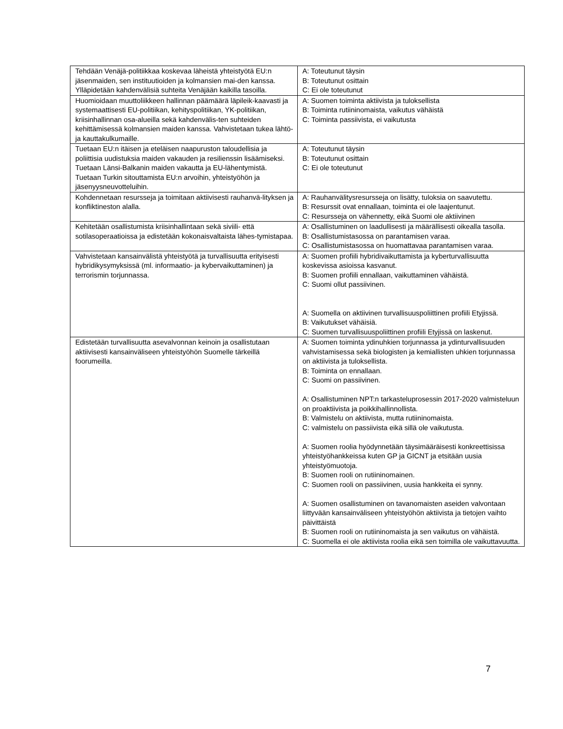| Tehdään Venäjä-politiikkaa koskevaa läheistä yhteistyötä EU:n jäsenmaiden, sen instituutioiden ja kolmansien mai-den kanssa. Ylläpidetään kahdenvälisiä suhteita Venäjään kaikilla tasoilla. | A: Toteutunut täysin B: Toteutunut osittain C: Ei ole toteutunut |
| Huomioidaan muuttoliikkeen hallinnan päämäärä läpileik-kaavasti ja systemaattisesti EU-politiikan, kehityspolitiikan, YK-politiikan, kriisinhallinnan osa-alueilla sekä kahdenvälis-ten suhteiden kehittämisessä kolmansien maiden kanssa. Vahvistetaan tukea lähtö- ja kauttakulkumaille. | A: Suomen toiminta aktiivista ja tuloksellista B: Toiminta rutiininomaista, vaikutus vähäistä C: Toiminta passiivista, ei vaikutusta |
| Tuetaan EU:n itäisen ja eteläisen naapuruston taloudellisia ja poliittisia uudistuksia maiden vakauden ja resilienssin lisäämiseksi. Tuetaan Länsi-Balkanin maiden vakautta ja EU-lähentymistä. Tuetaan Turkin sitouttamista EU:n arvoihin, yhteistyöhön ja jäsenyysneuvotteluihin. | A: Toteutunut täysin B: Toteutunut osittain C: Ei ole toteutunut |
| Kohdennetaan resursseja ja toimitaan aktiivisesti rauhanvä-lityksen ja konfliktineston alalla. | A: Rauhanvälitysresursseja on lisätty, tuloksia on saavutettu. B: Resurssit ovat ennallaan, toiminta ei ole laajentunut. C: Resursseja on vähennetty, eikä Suomi ole aktiivinen |
| Kehitetään osallistumista kriisinhallintaan sekä siviili- että sotilasoperaatioissa ja edistetään kokonaisvaltaista lähes-tymistapaa. | A: Osallistuminen on laadullisesti ja määrällisesti oikealla tasolla. B: Osallistumistasossa on parantamisen varaa. C: Osallistumistasossa on huomattavaa parantamisen varaa. |
| Vahvistetaan kansainvälistä yhteistyötä ja turvallisuutta erityisesti hybridikysymyksissä (ml. informaatio- ja kybervaikuttaminen) ja terrorismin torjunnassa. | A: Suomen profiili hybridivaikuttamista ja kyberturvallisuutta koskevissa asioissa kasvanut. B: Suomen profiili ennallaan, vaikuttaminen vähäistä. C: Suomi ollut passiivinen. A: Suomella on aktiivinen turvallisuuspoliittinen profiili Etyjissä. B: Vaikutukset vähäisiä. C: Suomen turvallisuuspoliittinen profiili Etyjissä on laskenut. |
| Edistetään turvallisuutta asevalvonnan keinoin ja osallistutaan aktiivisesti kansainväliseen yhteistyöhön Suomelle tärkeillä foorumeilla. | A: Suomen toiminta ydinuhkien torjunnassa ja ydinturvallisuuden vahvistamisessa sekä biologisten ja kemiallisten uhkien torjunnassa on aktiivista ja tuloksellista. B: Toiminta on ennallaan. C: Suomi on passiivinen. A: Osallistuminen NPT:n tarkasteluprosessin 2017-2020 valmisteluun on proaktiivista ja poikkihallinnollista. B: Valmistelu on aktiivista, mutta rutiininomaista. C: valmistelu on passiivista eikä sillä ole vaikutusta. A: Suomen roolia hyödynnetään täysimääräisesti konkreettisissa yhteistyöhankkeissa kuten GP ja GICNT ja etsitään uusia yhteistyömuotoja. B: Suomen rooli on rutiininomainen. C: Suomen rooli on passiivinen, uusia hankkeita ei synny. A: Suomen osallistuminen on tavanomaisten aseiden valvontaan liittyvään kansainväliseen yhteistyöhön aktiivista ja tietojen vaihto päivittäistä B: Suomen rooli on rutiininomaista ja sen vaikutus on vähäistä. C: Suomella ei ole aktiivista roolia eikä sen toimilla ole vaikuttavuutta. |
7